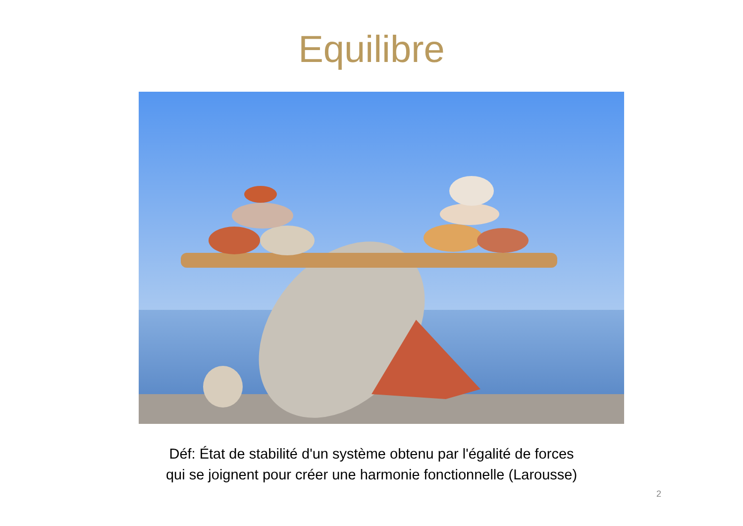Equilibre
Déf: État de stabilité d'un système obtenu par l'égalité de forces
qui se joignent pour créer une harmonie fonctionnelle (Larousse)
2